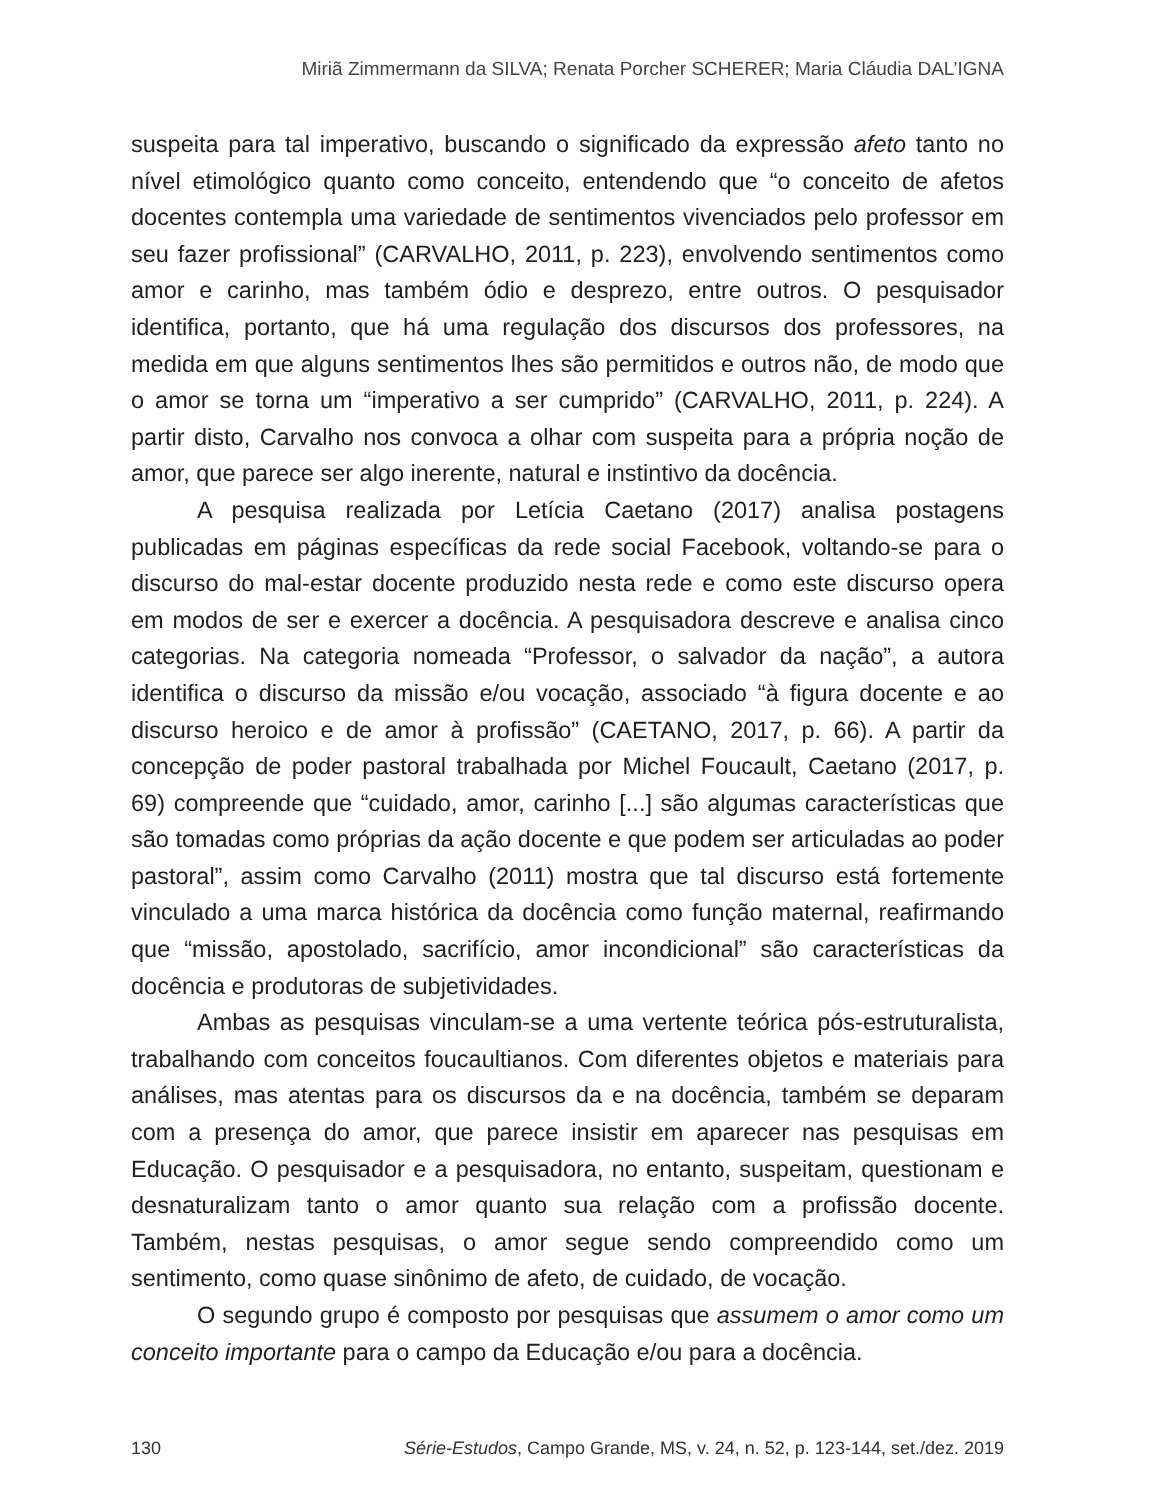Miriã Zimmermann da SILVA; Renata Porcher SCHERER; Maria Cláudia DAL’IGNA
suspeita para tal imperativo, buscando o significado da expressão afeto tanto no nível etimológico quanto como conceito, entendendo que “o conceito de afetos docentes contempla uma variedade de sentimentos vivenciados pelo professor em seu fazer profissional” (CARVALHO, 2011, p. 223), envolvendo sentimentos como amor e carinho, mas também ódio e desprezo, entre outros. O pesquisador identifica, portanto, que há uma regulação dos discursos dos professores, na medida em que alguns sentimentos lhes são permitidos e outros não, de modo que o amor se torna um “imperativo a ser cumprido” (CARVALHO, 2011, p. 224). A partir disto, Carvalho nos convoca a olhar com suspeita para a própria noção de amor, que parece ser algo inerente, natural e instintivo da docência.
A pesquisa realizada por Letícia Caetano (2017) analisa postagens publicadas em páginas específicas da rede social Facebook, voltando-se para o discurso do mal-estar docente produzido nesta rede e como este discurso opera em modos de ser e exercer a docência. A pesquisadora descreve e analisa cinco categorias. Na categoria nomeada “Professor, o salvador da nação”, a autora identifica o discurso da missão e/ou vocação, associado “à figura docente e ao discurso heroico e de amor à profissão” (CAETANO, 2017, p. 66). A partir da concepção de poder pastoral trabalhada por Michel Foucault, Caetano (2017, p. 69) compreende que “cuidado, amor, carinho [...] são algumas características que são tomadas como próprias da ação docente e que podem ser articuladas ao poder pastoral”, assim como Carvalho (2011) mostra que tal discurso está fortemente vinculado a uma marca histórica da docência como função maternal, reafirmando que “missão, apostolado, sacrifício, amor incondicional” são características da docência e produtoras de subjetividades.
Ambas as pesquisas vinculam-se a uma vertente teórica pós-estruturalista, trabalhando com conceitos foucaultianos. Com diferentes objetos e materiais para análises, mas atentas para os discursos da e na docência, também se deparam com a presença do amor, que parece insistir em aparecer nas pesquisas em Educação. O pesquisador e a pesquisadora, no entanto, suspeitam, questionam e desnaturalizam tanto o amor quanto sua relação com a profissão docente. Também, nestas pesquisas, o amor segue sendo compreendido como um sentimento, como quase sinônimo de afeto, de cuidado, de vocação.
O segundo grupo é composto por pesquisas que assumem o amor como um conceito importante para o campo da Educação e/ou para a docência.
130 Série-Estudos, Campo Grande, MS, v. 24, n. 52, p. 123-144, set./dez. 2019